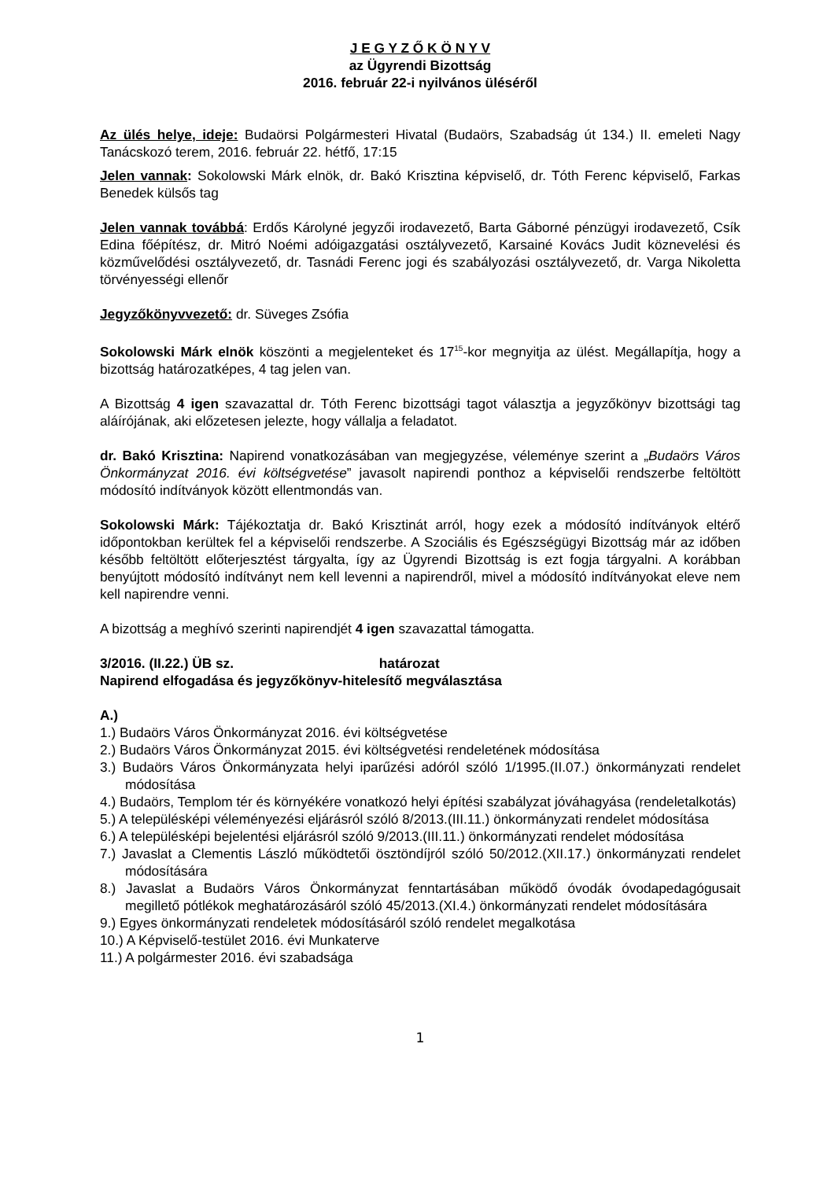J E G Y Z Ő K Ö N Y V
az Ügyrendi Bizottság
2016. február 22-i nyilvános üléséről
Az ülés helye, ideje: Budaörsi Polgármesteri Hivatal (Budaörs, Szabadság út 134.) II. emeleti Nagy Tanácskozó terem, 2016. február 22. hétfő, 17:15
Jelen vannak: Sokolowski Márk elnök, dr. Bakó Krisztina képviselő, dr. Tóth Ferenc képviselő, Farkas Benedek külsős tag
Jelen vannak továbbá: Erdős Károlyné jegyzői irodavezető, Barta Gáborné pénzügyi irodavezető, Csík Edina főépítész, dr. Mitró Noémi adóigazgatási osztályvezető, Karsainé Kovács Judit köznevelési és közművelődési osztályvezető, dr. Tasnádi Ferenc jogi és szabályozási osztályvezető, dr. Varga Nikoletta törvényességi ellenőr
Jegyzőkönyvvezető: dr. Süveges Zsófia
Sokolowski Márk elnök köszönti a megjelenteket és 17<sup>15</sup>-kor megnyitja az ülést. Megállapítja, hogy a bizottság határozatképes, 4 tag jelen van.
A Bizottság 4 igen szavazattal dr. Tóth Ferenc bizottsági tagot választja a jegyzőkönyv bizottsági tag aláírójának, aki előzetesen jelezte, hogy vállalja a feladatot.
dr. Bakó Krisztina: Napirend vonatkozásában van megjegyzése, véleménye szerint a „Budaörs Város Önkormányzat 2016. évi költségvetése” javasolt napirendi ponthoz a képviselői rendszerbe feltöltött módosító indítványok között ellentmondás van.
Sokolowski Márk: Tájékoztatja dr. Bakó Krisztinát arról, hogy ezek a módosító indítványok eltérő időpontokban kerültek fel a képviselői rendszerbe. A Szociális és Egészségügyi Bizottság már az időben később feltöltött előterjesztést tárgyalta, így az Ügyrendi Bizottság is ezt fogja tárgyalni. A korábban benyújtott módosító indítványt nem kell levenni a napirendről, mivel a módosító indítványokat eleve nem kell napirendre venni.
A bizottság a meghívó szerinti napirendjét 4 igen szavazattal támogatta.
3/2016. (II.22.) ÜB sz. határozat
Napirend elfogadása és jegyzőkönyv-hitelesítő megválasztása
A.)
1.) Budaörs Város Önkormányzat 2016. évi költségvetése
2.) Budaörs Város Önkormányzat 2015. évi költségvetési rendeletének módosítása
3.) Budaörs Város Önkormányzata helyi iparűzési adóról szóló 1/1995.(II.07.) önkormányzati rendelet módosítása
4.) Budaörs, Templom tér és környékére vonatkozó helyi építési szabályzat jóváhagyása (rendeletalkotás)
5.) A településképi véleményezési eljárásról szóló 8/2013.(III.11.) önkormányzati rendelet módosítása
6.) A településképi bejelentési eljárásról szóló 9/2013.(III.11.) önkormányzati rendelet módosítása
7.) Javaslat a Clementis László működtetői ösztöndíjról szóló 50/2012.(XII.17.) önkormányzati rendelet módosítására
8.) Javaslat a Budaörs Város Önkormányzat fenntartásában működő óvodák óvodapedagógusait megillető pótlékok meghatározásáról szóló 45/2013.(XI.4.) önkormányzati rendelet módosítására
9.) Egyes önkormányzati rendeletek módosításáról szóló rendelet megalkotása
10.) A Képviselő-testület 2016. évi Munkaterve
11.) A polgármester 2016. évi szabadsága
1